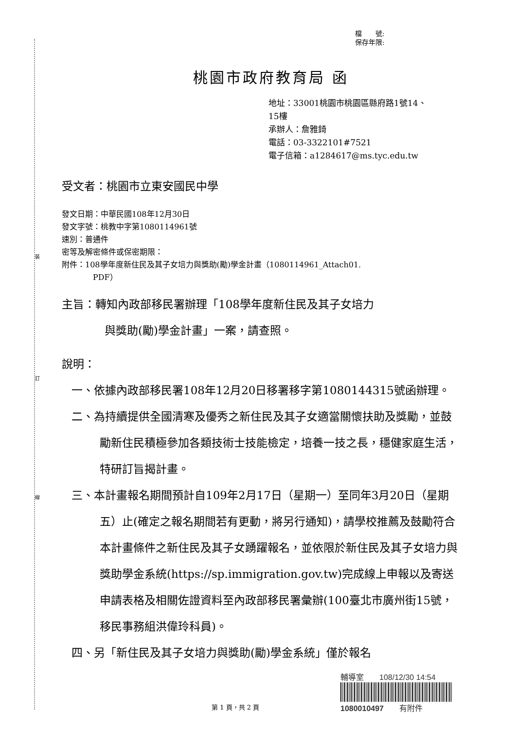裝
訂
線
檔　　號:
保存年限:
桃園市政府教育局 函
地址：33001桃園市桃園區縣府路1號14、
15樓
承辦人：詹雅錡
電話：03-3322101#7521
電子信箱：a1284617@ms.tyc.edu.tw
受文者：桃園市立東安國民中學
發文日期：中華民國108年12月30日
發文字號：桃教中字第1080114961號
速別：普通件
密等及解密條件或保密期限：
附件：108學年度新住民及其子女培力與獎助(勵)學金計畫（1080114961_Attach01.
PDF）
主旨：轉知內政部移民署辦理「108學年度新住民及其子女培力
與獎助(勵)學金計畫」一案，請查照。
說明：
一、依據內政部移民署108年12月20日移署移字第1080144315號函辦理。
二、為持續提供全國清寒及優秀之新住民及其子女適當關懷扶助及獎勵，並鼓勵新住民積極參加各類技術士技能檢定，培養一技之長，穩健家庭生活，特研訂旨揭計畫。
三、本計畫報名期間預計自109年2月17日（星期一）至同年3月20日（星期五）止(確定之報名期間若有更動，將另行通知)，請學校推薦及鼓勵符合本計畫條件之新住民及其子女踴躍報名，並依限於新住民及其子女培力與獎助學金系統(https://sp.immigration.gov.tw)完成線上申報以及寄送申請表格及相關佐證資料至內政部移民署彙辦(100臺北市廣州街15號，移民事務組洪偉玲科員)。
四、另「新住民及其子女培力與獎助(勵)學金系統」僅於報名
輔導室　　108/12/30 14:54
1080010497　　有附件
第 1 頁，共 2 頁